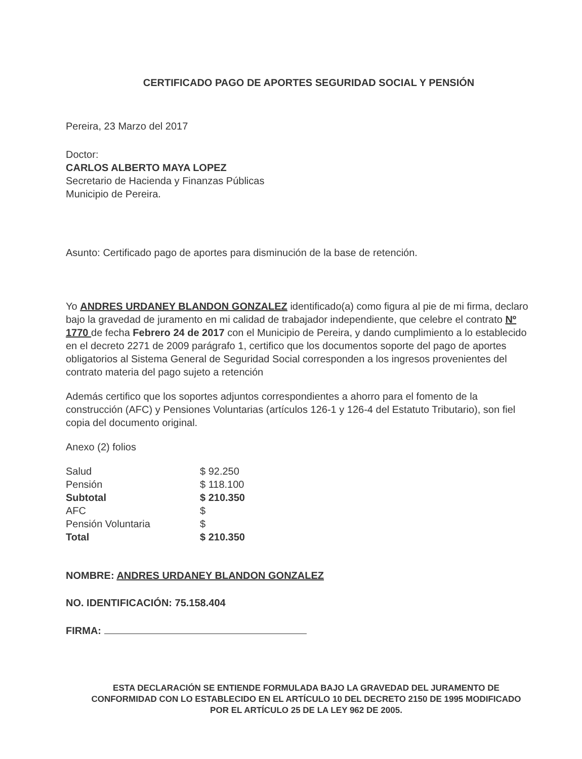CERTIFICADO PAGO DE APORTES SEGURIDAD SOCIAL Y PENSIÓN
Pereira, 23 Marzo del 2017
Doctor:
CARLOS ALBERTO MAYA LOPEZ
Secretario de Hacienda y Finanzas Públicas
Municipio de Pereira.
Asunto: Certificado pago de aportes para disminución de la base de retención.
Yo ANDRES URDANEY BLANDON GONZALEZ identificado(a) como figura al pie de mi firma, declaro bajo la gravedad de juramento en mi calidad de trabajador independiente, que celebre el contrato Nº 1770 de fecha Febrero 24 de 2017 con el Municipio de Pereira, y dando cumplimiento a lo establecido en el decreto 2271 de 2009 parágrafo 1, certifico que los documentos soporte del pago de aportes obligatorios al Sistema General de Seguridad Social corresponden a los ingresos provenientes del contrato materia del pago sujeto a retención
Además certifico que los soportes adjuntos correspondientes a ahorro para el fomento de la construcción (AFC) y Pensiones Voluntarias (artículos 126-1 y 126-4 del Estatuto Tributario), son fiel copia del documento original.
Anexo (2) folios
| Salud | $ 92.250 |
| Pensión | $ 118.100 |
| Subtotal | $ 210.350 |
| AFC | $ |
| Pensión Voluntaria | $ |
| Total | $ 210.350 |
NOMBRE: ANDRES URDANEY BLANDON GONZALEZ
NO. IDENTIFICACIÓN: 75.158.404
FIRMA:
ESTA DECLARACIÓN SE ENTIENDE FORMULADA BAJO LA GRAVEDAD DEL JURAMENTO DE CONFORMIDAD CON LO ESTABLECIDO EN EL ARTÍCULO 10 DEL DECRETO 2150 DE 1995 MODIFICADO POR EL ARTÍCULO 25 DE LA LEY 962 DE 2005.